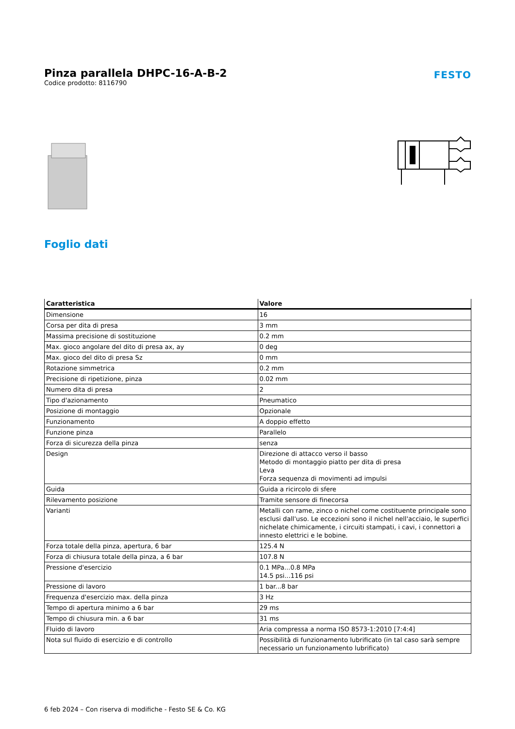Pinza parallela DHPC-16-A-B-2
Codice prodotto: 8116790
FESTO
Foglio dati
| Caratteristica | Valore |
| --- | --- |
| Dimensione | 16 |
| Corsa per dita di presa | 3 mm |
| Massima precisione di sostituzione | 0.2 mm |
| Max. gioco angolare del dito di presa ax, ay | 0 deg |
| Max. gioco del dito di presa Sz | 0 mm |
| Rotazione simmetrica | 0.2 mm |
| Precisione di ripetizione, pinza | 0.02 mm |
| Numero dita di presa | 2 |
| Tipo d'azionamento | Pneumatico |
| Posizione di montaggio | Opzionale |
| Funzionamento | A doppio effetto |
| Funzione pinza | Parallelo |
| Forza di sicurezza della pinza | senza |
| Design | Direzione di attacco verso il basso Metodo di montaggio piatto per dita di presa Leva Forza sequenza di movimenti ad impulsi |
| Guida | Guida a ricircolo di sfere |
| Rilevamento posizione | Tramite sensore di finecorsa |
| Varianti | Metalli con rame, zinco o nichel come costituente principale sono esclusi dall'uso. Le eccezioni sono il nichel nell'acciaio, le superfici nichelate chimicamente, i circuiti stampati, i cavi, i connettori a innesto elettrici e le bobine. |
| Forza totale della pinza, apertura, 6 bar | 125.4 N |
| Forza di chiusura totale della pinza, a 6 bar | 107.8 N |
| Pressione d'esercizio | 0.1 MPa...0.8 MPa 14.5 psi...116 psi |
| Pressione di lavoro | 1 bar...8 bar |
| Frequenza d'esercizio max. della pinza | 3 Hz |
| Tempo di apertura minimo a 6 bar | 29 ms |
| Tempo di chiusura min. a 6 bar | 31 ms |
| Fluido di lavoro | Aria compressa a norma ISO 8573-1:2010 [7:4:4] |
| Nota sul fluido di esercizio e di controllo | Possibilità di funzionamento lubrificato (in tal caso sarà sempre necessario un funzionamento lubrificato) |
6 feb 2024 – Con riserva di modifiche - Festo SE & Co. KG